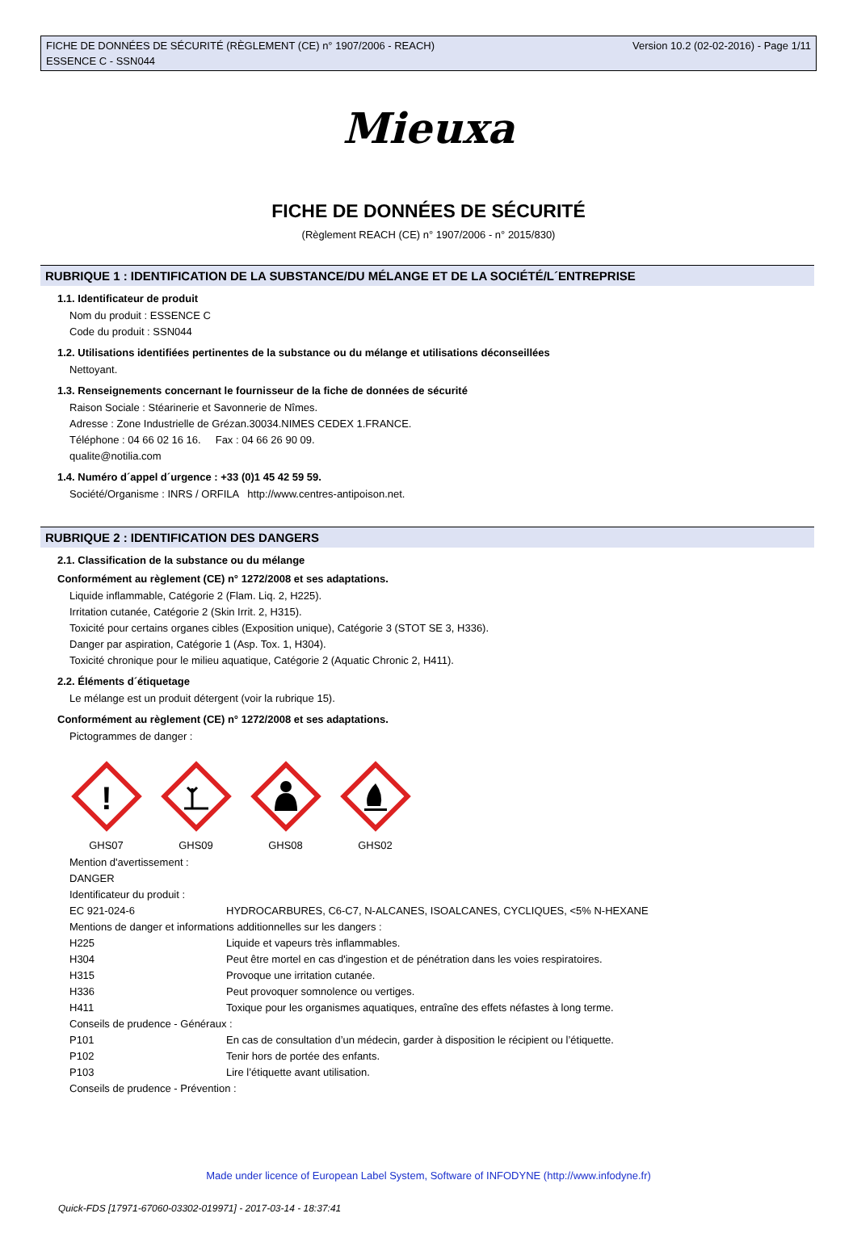FICHE DE DONNÉES DE SÉCURITÉ (RÈGLEMENT (CE) n° 1907/2006 - REACH)
ESSENCE C - SSN044
Version 10.2 (02-02-2016) - Page 1/11
Mieuxa
FICHE DE DONNÉES DE SÉCURITÉ
(Règlement REACH (CE) n° 1907/2006 - n° 2015/830)
RUBRIQUE 1 : IDENTIFICATION DE LA SUBSTANCE/DU MÉLANGE ET DE LA SOCIÉTÉ/L´ENTREPRISE
1.1. Identificateur de produit
Nom du produit : ESSENCE C
Code du produit : SSN044
1.2. Utilisations identifiées pertinentes de la substance ou du mélange et utilisations déconseillées
Nettoyant.
1.3. Renseignements concernant le fournisseur de la fiche de données de sécurité
Raison Sociale : Stéarinerie et Savonnerie de Nîmes.
Adresse : Zone Industrielle de Grézan.30034.NIMES CEDEX 1.FRANCE.
Téléphone : 04 66 02 16 16. Fax : 04 66 26 90 09.
qualite@notilia.com
1.4. Numéro d´appel d´urgence : +33 (0)1 45 42 59 59.
Société/Organisme : INRS / ORFILA http://www.centres-antipoison.net.
RUBRIQUE 2 : IDENTIFICATION DES DANGERS
2.1. Classification de la substance ou du mélange
Conformément au règlement (CE) n° 1272/2008 et ses adaptations.
Liquide inflammable, Catégorie 2 (Flam. Liq. 2, H225).
Irritation cutanée, Catégorie 2 (Skin Irrit. 2, H315).
Toxicité pour certains organes cibles (Exposition unique), Catégorie 3 (STOT SE 3, H336).
Danger par aspiration, Catégorie 1 (Asp. Tox. 1, H304).
Toxicité chronique pour le milieu aquatique, Catégorie 2 (Aquatic Chronic 2, H411).
2.2. Éléments d´étiquetage
Le mélange est un produit détergent (voir la rubrique 15).
Conformément au règlement (CE) n° 1272/2008 et ses adaptations.
Pictogrammes de danger :
!
GHS07
GHS09 GHS08 GHS02
Mention d'avertissement :
DANGER
Identificateur du produit :
| EC 921-024-6 | HYDROCARBURES, C6-C7, N-ALCANES, ISOALCANES, CYCLIQUES, <5% N-HEXANE |
| Mentions de danger et informations additionnelles sur les dangers : | |
| H225 | Liquide et vapeurs très inflammables. |
| H304 | Peut être mortel en cas d'ingestion et de pénétration dans les voies respiratoires. |
| H315 | Provoque une irritation cutanée. |
| H336 | Peut provoquer somnolence ou vertiges. |
| H411 | Toxique pour les organismes aquatiques, entraîne des effets néfastes à long terme. |
| Conseils de prudence - Généraux : | |
| P101 | En cas de consultation d’un médecin, garder à disposition le récipient ou l’étiquette. |
| P102 | Tenir hors de portée des enfants. |
| P103 | Lire l’étiquette avant utilisation. |
| Conseils de prudence - Prévention : | |
Made under licence of European Label System, Software of INFODYNE (http://www.infodyne.fr)
Quick-FDS [17971-67060-03302-019971] - 2017-03-14 - 18:37:41